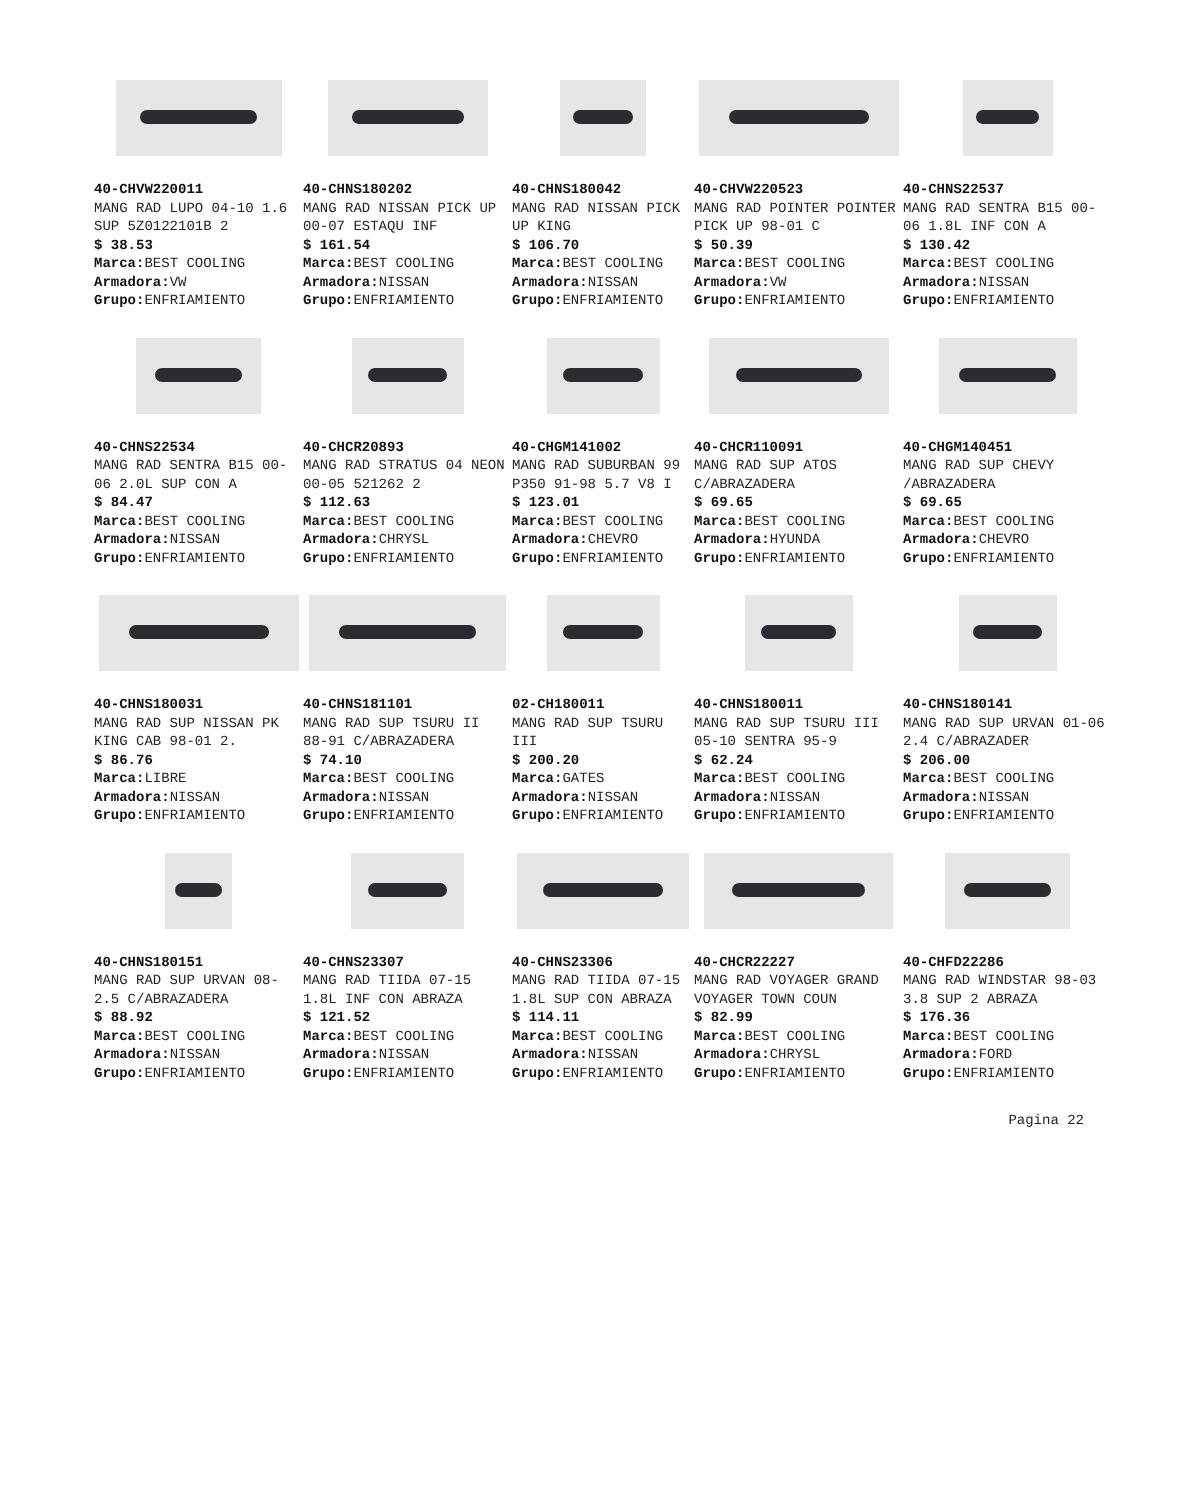40-CHVW220011
MANG RAD LUPO 04-10 1.6 SUP 5Z0122101B 2
$ 38.53
Marca: BEST COOLING
Armadora: VW
Grupo: ENFRIAMIENTO
40-CHNS180202
MANG RAD NISSAN PICK UP 00-07 ESTAQU INF
$ 161.54
Marca: BEST COOLING
Armadora: NISSAN
Grupo: ENFRIAMIENTO
40-CHNS180042
MANG RAD NISSAN PICK UP KING
$ 106.70
Marca: BEST COOLING
Armadora: NISSAN
Grupo: ENFRIAMIENTO
40-CHVW220523
MANG RAD POINTER POINTER PICK UP 98-01 C
$ 50.39
Marca: BEST COOLING
Armadora: VW
Grupo: ENFRIAMIENTO
40-CHNS22537
MANG RAD SENTRA B15 00-06 1.8L INF CON A
$ 130.42
Marca: BEST COOLING
Armadora: NISSAN
Grupo: ENFRIAMIENTO
40-CHNS22534
MANG RAD SENTRA B15 00-06 2.0L SUP CON A
$ 84.47
Marca: BEST COOLING
Armadora: NISSAN
Grupo: ENFRIAMIENTO
40-CHCR20893
MANG RAD STRATUS 04 NEON 00-05 521262 2
$ 112.63
Marca: BEST COOLING
Armadora: CHRYSL
Grupo: ENFRIAMIENTO
40-CHGM141002
MANG RAD SUBURBAN 99 P350 91-98 5.7 V8 I
$ 123.01
Marca: BEST COOLING
Armadora: CHEVRO
Grupo: ENFRIAMIENTO
40-CHCR110091
MANG RAD SUP ATOS C/ABRAZADERA
$ 69.65
Marca: BEST COOLING
Armadora: HYUNDA
Grupo: ENFRIAMIENTO
40-CHGM140451
MANG RAD SUP CHEVY /ABRAZADERA
$ 69.65
Marca: BEST COOLING
Armadora: CHEVRO
Grupo: ENFRIAMIENTO
40-CHNS180031
MANG RAD SUP NISSAN PK KING CAB 98-01 2.
$ 86.76
Marca: LIBRE
Armadora: NISSAN
Grupo: ENFRIAMIENTO
40-CHNS181101
MANG RAD SUP TSURU II 88-91 C/ABRAZADERA
$ 74.10
Marca: BEST COOLING
Armadora: NISSAN
Grupo: ENFRIAMIENTO
02-CH180011
MANG RAD SUP TSURU III
$ 200.20
Marca: GATES
Armadora: NISSAN
Grupo: ENFRIAMIENTO
40-CHNS180011
MANG RAD SUP TSURU III 05-10 SENTRA 95-9
$ 62.24
Marca: BEST COOLING
Armadora: NISSAN
Grupo: ENFRIAMIENTO
40-CHNS180141
MANG RAD SUP URVAN 01-06 2.4 C/ABRAZADER
$ 206.00
Marca: BEST COOLING
Armadora: NISSAN
Grupo: ENFRIAMIENTO
40-CHNS180151
MANG RAD SUP URVAN 08- 2.5 C/ABRAZADERA
$ 88.92
Marca: BEST COOLING
Armadora: NISSAN
Grupo: ENFRIAMIENTO
40-CHNS23307
MANG RAD TIIDA 07-15 1.8L INF CON ABRAZA
$ 121.52
Marca: BEST COOLING
Armadora: NISSAN
Grupo: ENFRIAMIENTO
40-CHNS23306
MANG RAD TIIDA 07-15 1.8L SUP CON ABRAZA
$ 114.11
Marca: BEST COOLING
Armadora: NISSAN
Grupo: ENFRIAMIENTO
40-CHCR22227
MANG RAD VOYAGER GRAND VOYAGER TOWN COUN
$ 82.99
Marca: BEST COOLING
Armadora: CHRYSL
Grupo: ENFRIAMIENTO
40-CHFD22286
MANG RAD WINDSTAR 98-03 3.8 SUP 2 ABRAZA
$ 176.36
Marca: BEST COOLING
Armadora: FORD
Grupo: ENFRIAMIENTO
Pagina 22